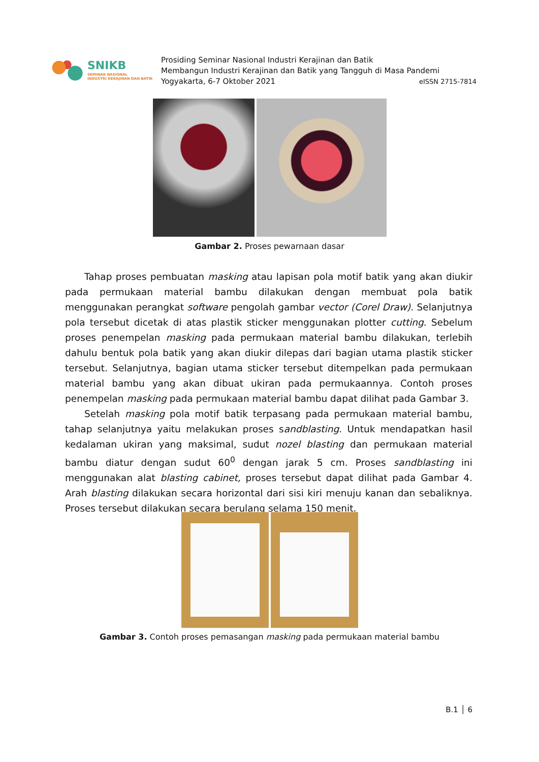SNIKB
SEMINAR NASIONAL
INDUSTRI KERAJINAN DAN BATIK
Prosiding Seminar Nasional Industri Kerajinan dan Batik
Membangun Industri Kerajinan dan Batik yang Tangguh di Masa Pandemi
Yogyakarta, 6-7 Oktober 2021 eISSN 2715-7814
Gambar 2. Proses pewarnaan dasar
Tahap proses pembuatan masking atau lapisan pola motif batik yang akan diukir pada permukaan material bambu dilakukan dengan membuat pola batik menggunakan perangkat software pengolah gambar vector (Corel Draw). Selanjutnya pola tersebut dicetak di atas plastik sticker menggunakan plotter cutting. Sebelum proses penempelan masking pada permukaan material bambu dilakukan, terlebih dahulu bentuk pola batik yang akan diukir dilepas dari bagian utama plastik sticker tersebut. Selanjutnya, bagian utama sticker tersebut ditempelkan pada permukaan material bambu yang akan dibuat ukiran pada permukaannya. Contoh proses penempelan masking pada permukaan material bambu dapat dilihat pada Gambar 3.
Setelah masking pola motif batik terpasang pada permukaan material bambu, tahap selanjutnya yaitu melakukan proses sandblasting. Untuk mendapatkan hasil kedalaman ukiran yang maksimal, sudut nozel blasting dan permukaan material bambu diatur dengan sudut 60<sup>0</sup> dengan jarak 5 cm. Proses sandblasting ini menggunakan alat blasting cabinet, proses tersebut dapat dilihat pada Gambar 4. Arah blasting dilakukan secara horizontal dari sisi kiri menuju kanan dan sebaliknya. Proses tersebut dilakukan secara berulang selama 150 menit.
Gambar 3. Contoh proses pemasangan masking pada permukaan material bambu
B.1 │ 6